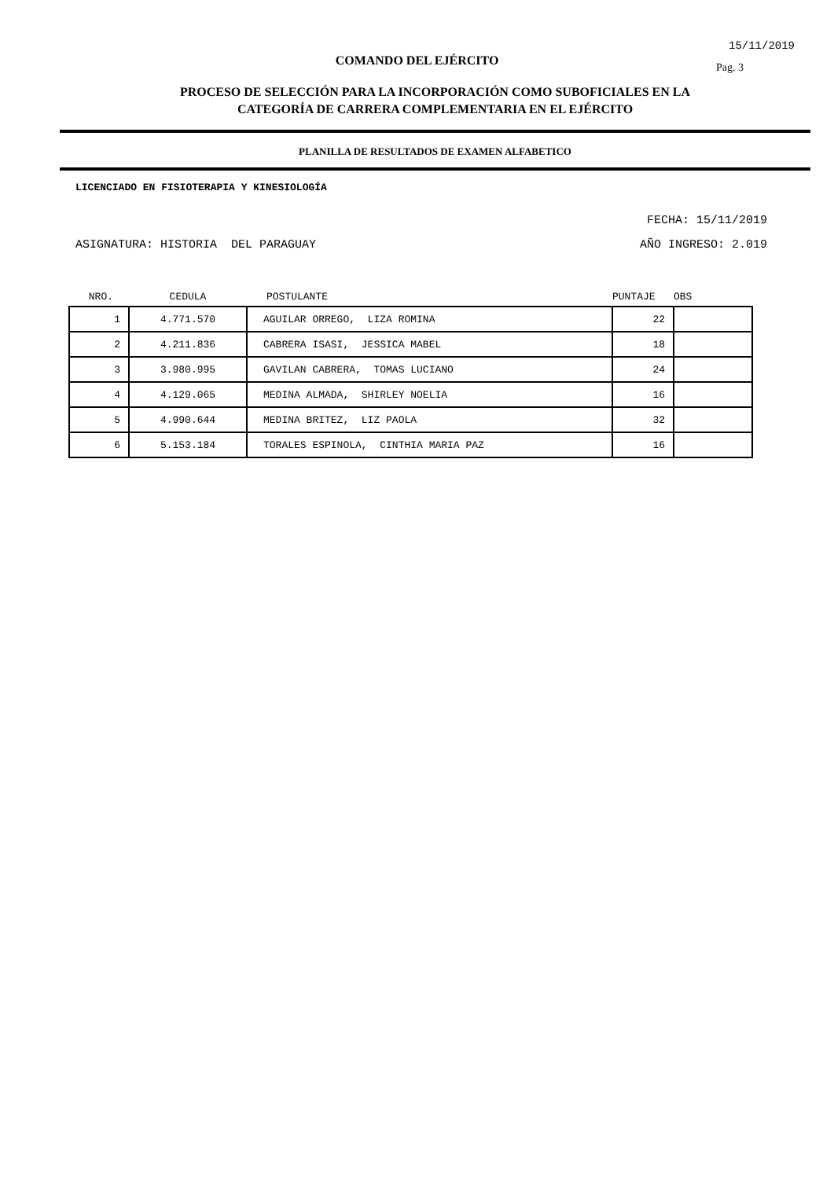15/11/2019
COMANDO DEL EJÉRCITO Pag. 3
PROCESO DE SELECCIÓN PARA LA INCORPORACIÓN COMO SUBOFICIALES EN LA
CATEGORÍA DE CARRERA COMPLEMENTARIA EN EL EJÉRCITO
PLANILLA DE RESULTADOS DE EXAMEN ALFABETICO
LICENCIADO EN FISIOTERAPIA Y KINESIOLOGÍA
FECHA: 15/11/2019
ASIGNATURA: HISTORIA DEL PARAGUAY AÑO INGRESO: 2.019
| NRO. | CEDULA | POSTULANTE | PUNTAJE | OBS |
| --- | --- | --- | --- | --- |
| 1 | 4.771.570 | AGUILAR ORREGO, LIZA ROMINA | 22 | |
| 2 | 4.211.836 | CABRERA ISASI, JESSICA MABEL | 18 | |
| 3 | 3.980.995 | GAVILAN CABRERA, TOMAS LUCIANO | 24 | |
| 4 | 4.129.065 | MEDINA ALMADA, SHIRLEY NOELIA | 16 | |
| 5 | 4.990.644 | MEDINA BRITEZ, LIZ PAOLA | 32 | |
| 6 | 5.153.184 | TORALES ESPINOLA, CINTHIA MARIA PAZ | 16 | |